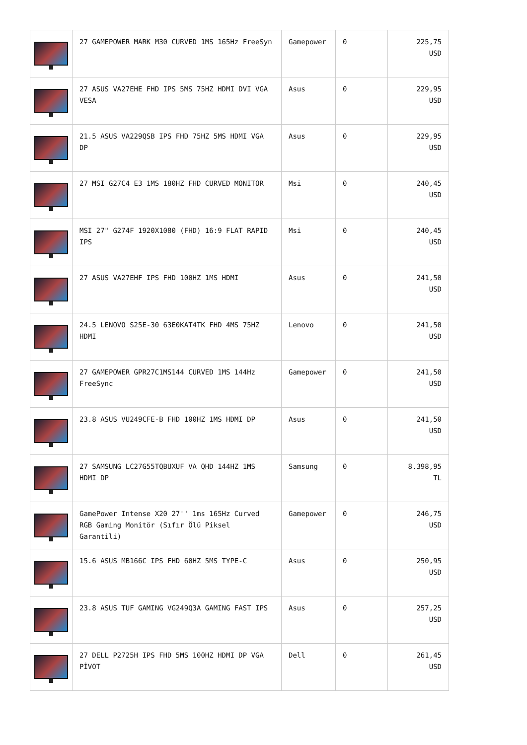| | 27 GAMEPOWER MARK M30 CURVED 1MS 165Hz FreeSyn | Gamepower | 0 | 225,75 USD |
| | 27 ASUS VA27EHE FHD IPS 5MS 75HZ HDMI DVI VGA VESA | Asus | 0 | 229,95 USD |
| | 21.5 ASUS VA229QSB IPS FHD 75HZ 5MS HDMI VGA DP | Asus | 0 | 229,95 USD |
| | 27 MSI G27C4 E3 1MS 180HZ FHD CURVED MONITOR | Msi | 0 | 240,45 USD |
| | MSI 27" G274F 1920X1080 (FHD) 16:9 FLAT RAPID IPS | Msi | 0 | 240,45 USD |
| | 27 ASUS VA27EHF IPS FHD 100HZ 1MS HDMI | Asus | 0 | 241,50 USD |
| | 24.5 LENOVO S25E-30 63E0KAT4TK FHD 4MS 75HZ HDMI | Lenovo | 0 | 241,50 USD |
| | 27 GAMEPOWER GPR27C1MS144 CURVED 1MS 144Hz FreeSync | Gamepower | 0 | 241,50 USD |
| | 23.8 ASUS VU249CFE-B FHD 100HZ 1MS HDMI DP | Asus | 0 | 241,50 USD |
| | 27 SAMSUNG LC27G55TQBUXUF VA QHD 144HZ 1MS HDMI DP | Samsung | 0 | 8.398,95 TL |
| | GamePower Intense X20 27'' 1ms 165Hz Curved RGB Gaming Monitör (Sıfır Ölü Piksel Garantili) | Gamepower | 0 | 246,75 USD |
| | 15.6 ASUS MB166C IPS FHD 60HZ 5MS TYPE-C | Asus | 0 | 250,95 USD |
| | 23.8 ASUS TUF GAMING VG249Q3A GAMING FAST IPS | Asus | 0 | 257,25 USD |
| | 27 DELL P2725H IPS FHD 5MS 100HZ HDMI DP VGA PİVOT | Dell | 0 | 261,45 USD |